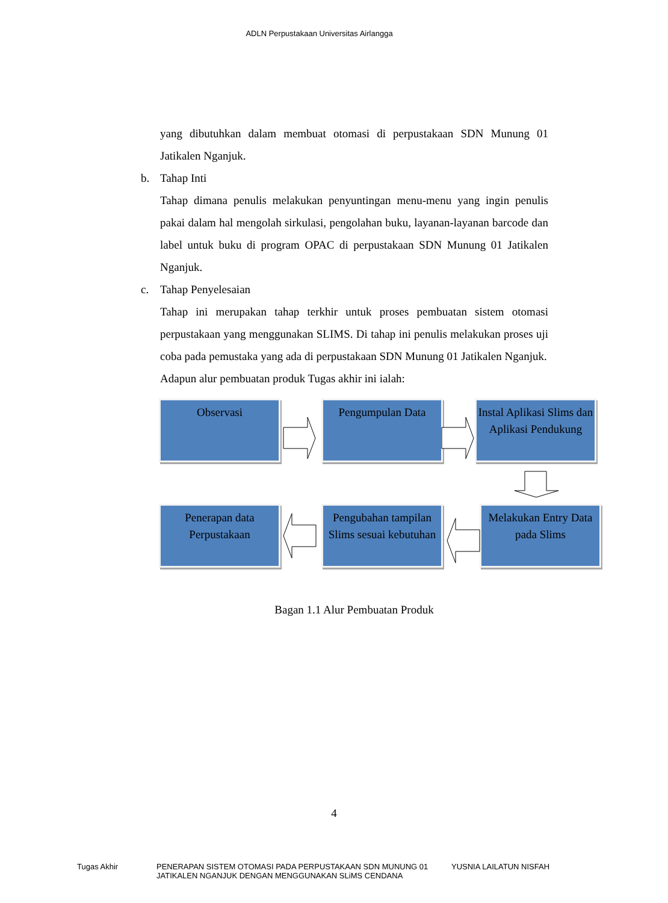ADLN Perpustakaan Universitas Airlangga
yang dibutuhkan dalam membuat otomasi di perpustakaan SDN Munung 01 Jatikalen Nganjuk.
b. Tahap Inti
Tahap dimana penulis melakukan penyuntingan menu-menu yang ingin penulis pakai dalam hal mengolah sirkulasi, pengolahan buku, layanan-layanan barcode dan label untuk buku di program OPAC di perpustakaan SDN Munung 01 Jatikalen Nganjuk.
c. Tahap Penyelesaian
Tahap ini merupakan tahap terkhir untuk proses pembuatan sistem otomasi perpustakaan yang menggunakan SLIMS. Di tahap ini penulis melakukan proses uji coba pada pemustaka yang ada di perpustakaan SDN Munung 01 Jatikalen Nganjuk.
Adapun alur pembuatan produk Tugas akhir ini ialah:
Observasi Pengumpulan Data
Instal Aplikasi Slims dan Aplikasi Pendukung
Penerapan data Perpustakaan
Pengubahan tampilan Slims sesuai kebutuhan
Melakukan Entry Data pada Slims
Bagan 1.1 Alur Pembuatan Produk
4
Tugas Akhir PENERAPAN SISTEM OTOMASI PADA PERPUSTAKAAN SDN MUNUNG 01 JATIKALEN NGANJUK DENGAN MENGGUNAKAN SLiMS CENDANA
YUSNIA LAILATUN NISFAH